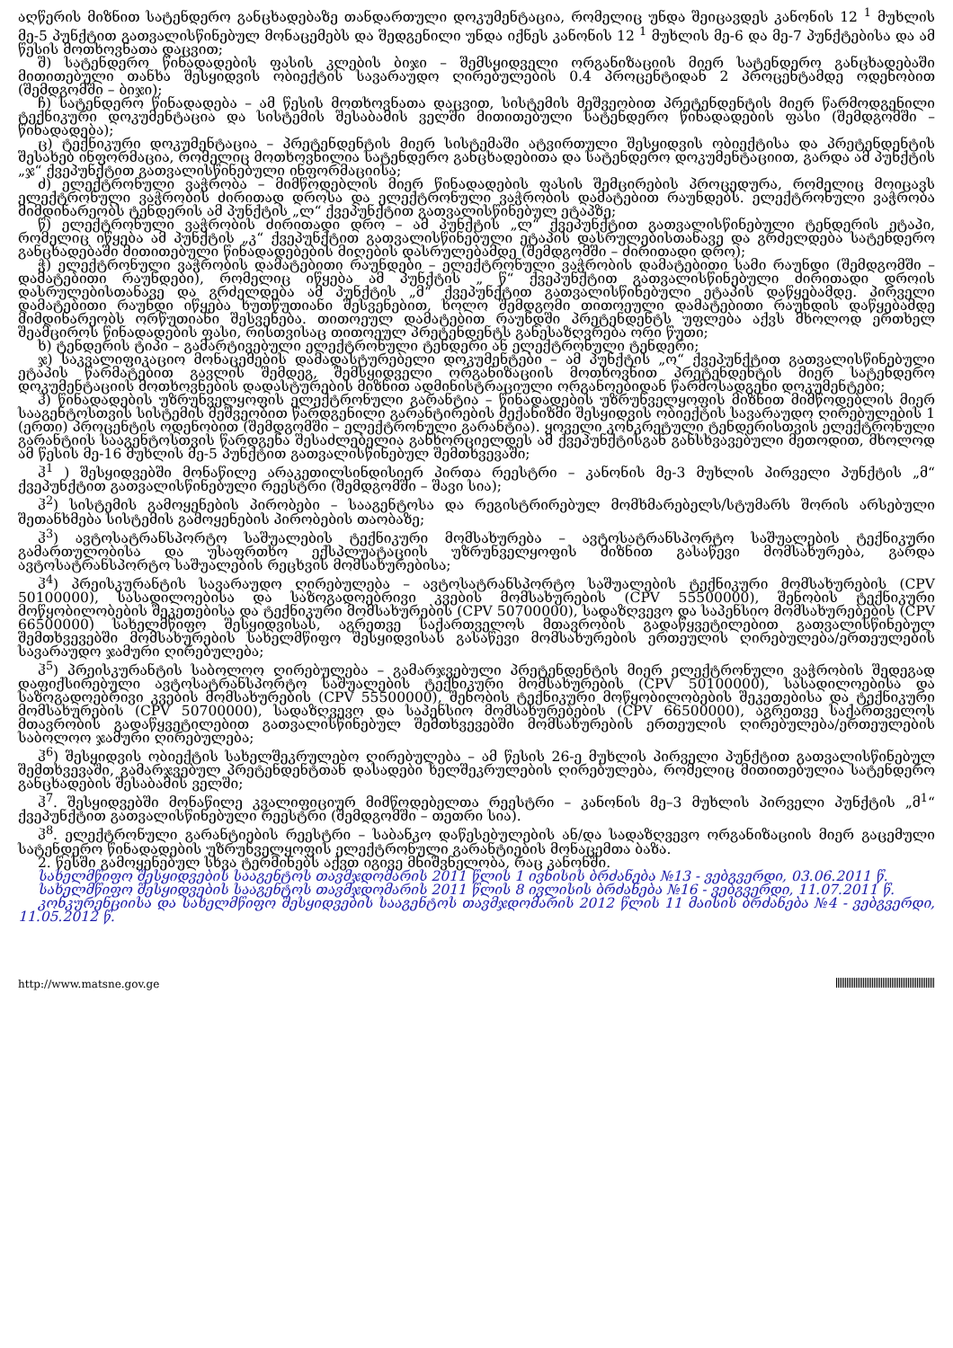აღწერის მიზნით სატენდერო განცხადებაზე თანდართული დოკუმენტაცია, რომელიც უნდა შეიცავდეს კანონის 12 <sup>1</sup> მუხლის მე-5 პუნქტით გათვალისწინებულ მონაცემებს და შედგენილი უნდა იქნეს კანონის 12 <sup>1</sup> მუხლის მე-6 და მე-7 პუნქტებისა და ამ წესის მოთხოვნათა დაცვით;
შ) სატენდერო წინადადების ფასის კლების ბიჯი – შემსყიდველი ორგანიზაციის მიერ სატენდერო განცხადებაში მითითებული თანხა შესყიდვის ობიექტის სავარაუდო ღირებულების 0.4 პროცენტიდან 2 პროცენტამდე ოდენობით (შემდგომში – ბიჯი);
ჩ) სატენდერო წინადადება – ამ წესის მოთხოვნათა დაცვით, სისტემის მეშვეობით პრეტენდენტის მიერ წარმოდგენილი ტექნიკური დოკუმენტაცია და სისტემის შესაბამის ველში მითითებული სატენდერო წინადადების ფასი (შემდგომში – წინადადება);
ც) ტექნიკური დოკუმენტაცია – პრეტენდენტის მიერ სისტემაში ატვირთული შესყიდვის ობიექტისა და პრეტენდენტის შესახებ ინფორმაცია, რომელიც მოთხოვნილია სატენდერო განცხადებითა და სატენდერო დოკუმენტაციით, გარდა ამ პუნქტის „ჯ“ ქვეპუნქტით გათვალისწინებული ინფორმაციისა;
ძ) ელექტრონული ვაჭრობა – მიმწოდებლის მიერ წინადადების ფასის შემცირების პროცედურა, რომელიც მოიცავს ელექტრონული ვაჭრობის ძირითად დროსა და ელექტრონული ვაჭრობის დამატებით რაუნდებს. ელექტრონული ვაჭრობა მიმდინარეობს ტენდერის ამ პუნქტის „ლ“ ქვეპუნქტით გათვალისწინებულ ეტაპზე;
წ) ელექტრონული ვაჭრობის ძირითადი დრო – ამ პუნქტის „ლ“ ქვეპუნქტით გათვალისწინებული ტენდერის ეტაპი, რომელიც იწყება ამ პუნქტის „კ“ ქვეპუნქტით გათვალისწინებული ეტაპის დასრულებისთანავე და გრძელდება სატენდერო განცხადებაში მითითებული წინადადებების მიღების დასრულებამდე (შემდგომში – ძირითადი დრო);
ჭ) ელექტრონული ვაჭრობის დამატებითი რაუნდები – ელექტრონული ვაჭრობის დამატებითი სამი რაუნდი (შემდგომში – დამატებითი რაუნდები), რომელიც იწყება ამ პუნქტის „ წ“ ქვეპუნქტით გათვალისწინებული ძირითადი დროის დასრულებისთანავე და გრძელდება ამ პუნქტის „მ“ ქვეპუნქტით გათვალისწინებული ეტაპის დაწყებამდე. პირველი დამატებითი რაუნდი იწყება ხუთწუთიანი შესვენებით, ხოლო შემდგომი თითოეული დამატებითი რაუნდის დაწყებამდე მიმდინარეობს ორწუთიანი შესვენება. თითოეულ დამატებით რაუნდში პრეტენდენტს უფლება აქვს მხოლოდ ერთხელ შეამციროს წინადადების ფასი, რისთვისაც თითოეულ პრეტენდენტს განესაზღვრება ორი წუთი;
ხ) ტენდერის ტიპი – გამარტივებული ელექტრონული ტენდერი ან ელექტრონული ტენდერი;
ჯ) საკვალიფიკაციო მონაცემების დამადასტურებელი დოკუმენტები – ამ პუნქტის „ო“ ქვეპუნქტით გათვალისწინებული ეტაპის წარმატებით გავლის შემდეგ, შემსყიდველი ორგანიზაციის მოთხოვნით პრეტენდენტის მიერ სატენდერო დოკუმენტაციის მოთხოვნების დადასტურების მიზნით ადმინისტრაციული ორგანოებიდან წარმოსადგენი დოკუმენტები;
ჰ) წინადადების უზრუნველყოფის ელექტრონული გარანტია – წინადადების უზრუნველყოფის მიზნით მიმწოდებლის მიერ სააგენტოსთვის სისტემის მეშვეობით წარდგენილი გარანტირების მექანიზმი შესყიდვის ობიექტის სავარაუდო ღირებულების 1 (ერთი) პროცენტის ოდენობით (შემდგომში – ელექტრონული გარანტია). ყოველი კონკრეტული ტენდერისთვის ელექტრონული გარანტიის სააგენტოსთვის წარდგენა შესაძლებელია განხორციელდეს ამ ქვეპუნქტისგან განსხვავებული მეთოდით, მხოლოდ ამ წესის მე-16 მუხლის მე-5 პუნქტით გათვალისწინებულ შემთხვევაში;
ჰ<sup>1</sup> ) შესყიდვებში მონაწილე არაკეთილსინდისიერ პირთა რეესტრი – კანონის მე-3 მუხლის პირველი პუნქტის „მ“ ქვეპუნქტით გათვალისწინებული რეესტრი (შემდგომში – შავი სია);
ჰ<sup>2</sup>) სისტემის გამოყენების პირობები – სააგენტოსა და რეგისტრირებულ მომხმარებელს/სტუმარს შორის არსებული შეთანხმება სისტემის გამოყენების პირობების თაობაზე;
ჰ<sup>3</sup>) ავტოსატრანსპორტო საშუალების ტექნიკური მომსახურება – ავტოსატრანსპორტო საშუალების ტექნიკური გამართულობისა და უსაფრთხო ექსპლუატაციის უზრუნველყოფის მიზნით გასაწევი მომსახურება, გარდა ავტოსატრანსპორტო საშუალების რეცხვის მომსახურებისა;
ჰ<sup>4</sup>) პრეისკურანტის სავარაუდო ღირებულება – ავტოსატრანსპორტო საშუალების ტექნიკური მომსახურების (CPV 50100000), სასადილოებისა და საზოგადოებრივი კვების მომსახურების (CPV 55500000), შენობის ტექნიკური მოწყობილობების შეკეთებისა და ტექნიკური მომსახურების (CPV 50700000), სადაზღვევო და საპენსიო მომსახურებების (CPV 66500000) სახელმწიფო შესყიდვისას, აგრეთვე საქართველოს მთავრობის გადაწყვეტილებით გათვალისწინებულ შემთხვევებში მომსახურების სახელმწიფო შესყიდვისას გასაწევი მომსახურების ერთეულის ღირებულება/ერთეულების სავარაუდო ჯამური ღირებულება;
ჰ<sup>5</sup>) პრეისკურანტის საბოლოო ღირებულება – გამარჯვებული პრეტენდენტის მიერ ელექტრონული ვაჭრობის შედეგად დაფიქსირებული ავტოსატრანსპორტო საშუალების ტექნიკური მომსახურების (CPV 50100000), სასადილოებისა და საზოგადოებრივი კვების მომსახურების (CPV 55500000), შენობის ტექნიკური მოწყობილობების შეკეთებისა და ტექნიკური მომსახურების (CPV 50700000), სადაზღვევო და საპენსიო მომსახურებების (CPV 66500000), აგრეთვე საქართველოს მთავრობის გადაწყვეტილებით გათვალისწინებულ შემთხვევებში მომსახურების ერთეულის ღირებულება/ერთეულების საბოლოო ჯამური ღირებულება;
ჰ<sup>6</sup>) შესყიდვის ობიექტის სახელშეკრულებო ღირებულება – ამ წესის 26-ე მუხლის პირველი პუნქტით გათვალისწინებულ შემთხვევაში, გამარჯვებულ პრეტენდენტთან დასადები ხელშეკრულების ღირებულება, რომელიც მითითებულია სატენდერო განცხადების შესაბამის ველში;
ჰ<sup>7</sup>. შესყიდვებში მონაწილე კვალიფიციურ მიმწოდებელთა რეესტრი – კანონის მე–3 მუხლის პირველი პუნქტის „მ<sup>1</sup>“ ქვეპუნქტით გათვალისწინებული რეესტრი (შემდგომში – თეთრი სია).
ჰ<sup>8</sup>. ელექტრონული გარანტიების რეესტრი – საბანკო დაწესებულების ან/და სადაზღვევო ორგანიზაციის მიერ გაცემული სატენდერო წინადადების უზრუნველყოფის ელექტრონული გარანტიების მონაცემთა ბაზა.
2. წესში გამოყენებულ სხვა ტერმინებს აქვთ იგივე მნიშვნელობა, რაც კანონში.
სახელმწიფო შესყიდვების სააგენტოს თავმჯდომარის 2011 წლის 1 ივნისის ბრძანება №13 - ვებგვერდი, 03.06.2011 წ.
სახელმწიფო შესყიდვების სააგენტოს თავმჯდომარის 2011 წლის 8 ივლისის ბრძანება №16 - ვებგვერდი, 11.07.2011 წ.
კონკურენციისა და სახელმწიფო შესყიდვების სააგენტოს თავმჯდომარის 2012 წლის 11 მაისის ბრძანება №4 - ვებგვერდი, 11.05.2012 წ.
http://www.matsne.gov.ge